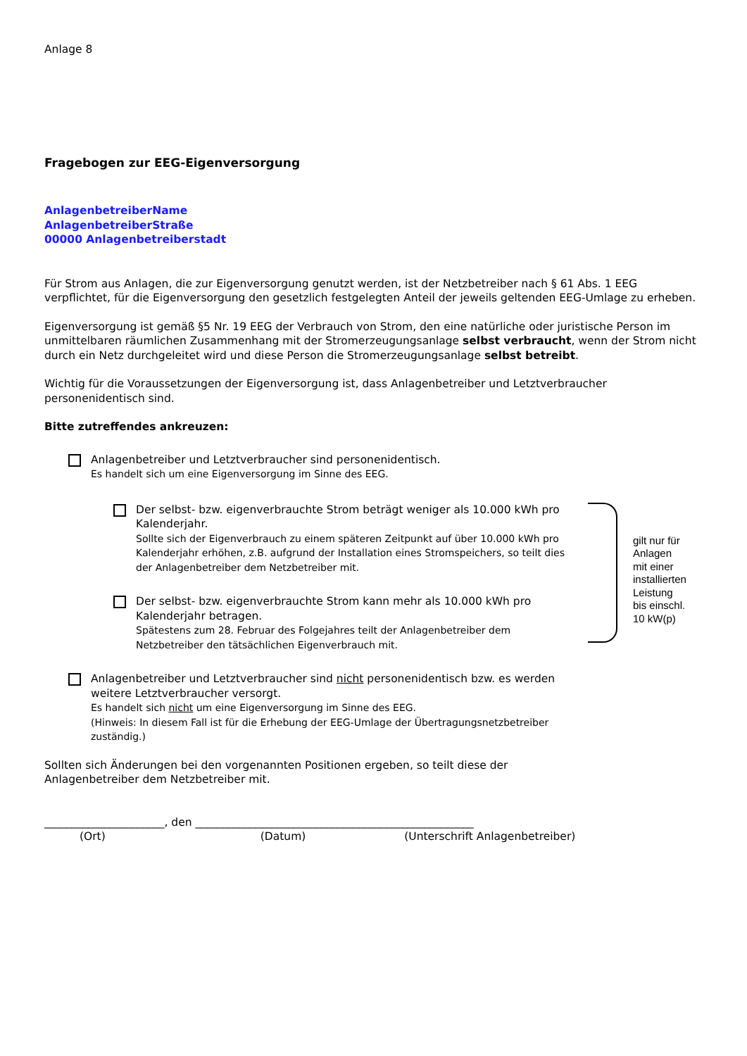Anlage 8
Fragebogen zur EEG-Eigenversorgung
AnlagenbetreiberName
AnlagenbetreiberStraße
00000 Anlagenbetreiberstadt
Für Strom aus Anlagen, die zur Eigenversorgung genutzt werden, ist der Netzbetreiber nach § 61 Abs. 1 EEG verpflichtet, für die Eigenversorgung den gesetzlich festgelegten Anteil der jeweils geltenden EEG-Umlage zu erheben.
Eigenversorgung ist gemäß §5 Nr. 19 EEG der Verbrauch von Strom, den eine natürliche oder juristische Person im unmittelbaren räumlichen Zusammenhang mit der Stromerzeugungsanlage selbst verbraucht, wenn der Strom nicht durch ein Netz durchgeleitet wird und diese Person die Stromerzeugungsanlage selbst betreibt.
Wichtig für die Voraussetzungen der Eigenversorgung ist, dass Anlagenbetreiber und Letztverbraucher personenidentisch sind.
Bitte zutreffendes ankreuzen:
Anlagenbetreiber und Letztverbraucher sind personenidentisch.
Es handelt sich um eine Eigenversorgung im Sinne des EEG.
Der selbst- bzw. eigenverbrauchte Strom beträgt weniger als 10.000 kWh pro Kalenderjahr.
Sollte sich der Eigenverbrauch zu einem späteren Zeitpunkt auf über 10.000 kWh pro Kalenderjahr erhöhen, z.B. aufgrund der Installation eines Stromspeichers, so teilt dies der Anlagenbetreiber dem Netzbetreiber mit.
Der selbst- bzw. eigenverbrauchte Strom kann mehr als 10.000 kWh pro Kalenderjahr betragen.
Spätestens zum 28. Februar des Folgejahres teilt der Anlagenbetreiber dem Netzbetreiber den tätsächlichen Eigenverbrauch mit.
gilt nur für
Anlagen
mit einer
installierten
Leistung
bis einschl.
10 kW(p)
Anlagenbetreiber und Letztverbraucher sind nicht personenidentisch bzw. es werden weitere Letztverbraucher versorgt.
Es handelt sich nicht um eine Eigenversorgung im Sinne des EEG.
(Hinweis: In diesem Fall ist für die Erhebung der EEG-Umlage der Übertragungsnetzbetreiber zuständig.)
Sollten sich Änderungen bei den vorgenannten Positionen ergeben, so teilt diese der Anlagenbetreiber dem Netzbetreiber mit.
______________________, den ___________________________________________________
(Ort) (Datum) (Unterschrift Anlagenbetreiber)